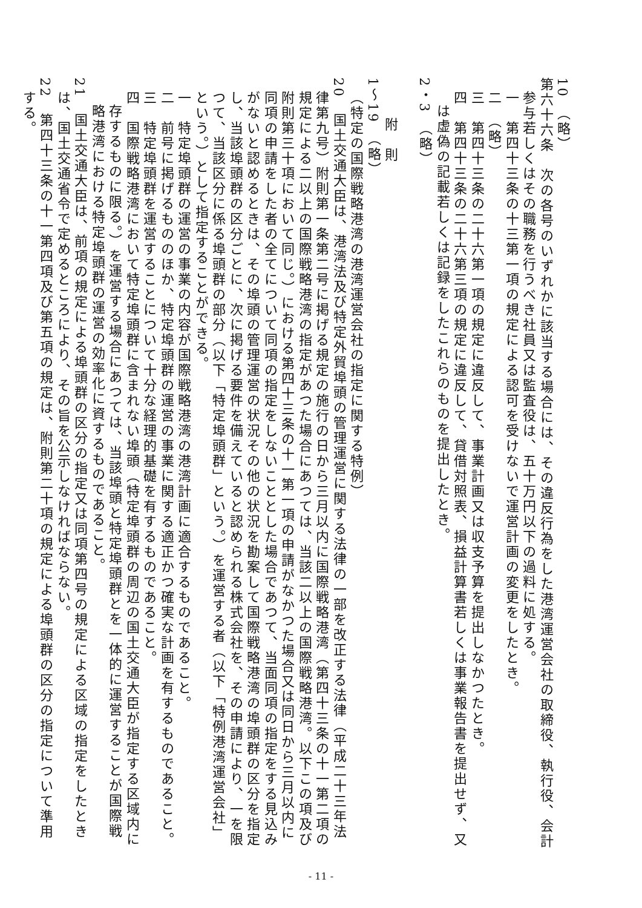10　（略）
第六十六条　次の各号のいずれかに該当する場合には、その違反行為をした港湾運営会社の取締役、執行役、会計参与若しくはその職務を行うべき社員又は監査役は、五十万円以下の過料に処する。
一　第四十三条の十三第一項の規定による認可を受けないで運営計画の変更をしたとき。
二　（略）
三　第四十三条の二十六第一項の規定に違反して、事業計画又は収支予算を提出しなかつたとき。
四　第四十三条の二十六第三項の規定に違反して、貸借対照表、損益計算書若しくは事業報告書を提出せず、又は虚偽の記載若しくは記録をしたこれらのものを提出したとき。
2・3　（略）
　
附　則
1～19　（略）
（特定の国際戦略港湾の港湾運営会社の指定に関する特例）
20　国土交通大臣は、港湾法及び特定外貿埠頭の管理運営に関する法律の一部を改正する法律（平成二十三年法律第九号）附則第一条第二号に掲げる規定の施行の日から三月以内に国際戦略港湾（第四十三条の十一第二項の規定による二以上の国際戦略港湾の指定があつた場合にあつては、当該二以上の国際戦略港湾。以下この項及び附則第三十項において同じ。）における第四十三条の十一第一項の申請がなかつた場合又は同日から三月以内に同項の申請をした者の全てについて同項の指定をしないこととした場合であつて、当面同項の指定をする見込みがないと認めるときは、その埠頭の管理運営の状況その他の状況を勘案して国際戦略港湾の埠頭群の区分を指定し、当該埠頭群の区分ごとに、次に掲げる要件を備えていると認められる株式会社を、その申請により、一を限つて、当該区分に係る埠頭群の部分（以下「特定埠頭群」という。）を運営する者（以下「特例港湾運営会社」という。）として指定することができる。
一　特定埠頭群の運営の事業の内容が国際戦略港湾の港湾計画に適合するものであること。
二　前号に掲げるもののほか、特定埠頭群の運営の事業に関する適正かつ確実な計画を有するものであること。
三　特定埠頭群を運営することについて十分な経理的基礎を有するものであること。
四　国際戦略港湾において特定埠頭群に含まれない埠頭（特定埠頭群の周辺の国土交通大臣が指定する区域内に存するものに限る。）を運営する場合にあつては、当該埠頭と特定埠頭群とを一体的に運営することが国際戦略港湾における特定埠頭群の運営の効率化に資するものであること。
21　国土交通大臣は、前項の規定による埠頭群の区分の指定又は同項第四号の規定による区域の指定をしたときは、国土交通省令で定めるところにより、その旨を公示しなければならない。
22　第四十三条の十一第四項及び第五項の規定は、附則第二十項の規定による埠頭群の区分の指定について準用する。
- 11 -